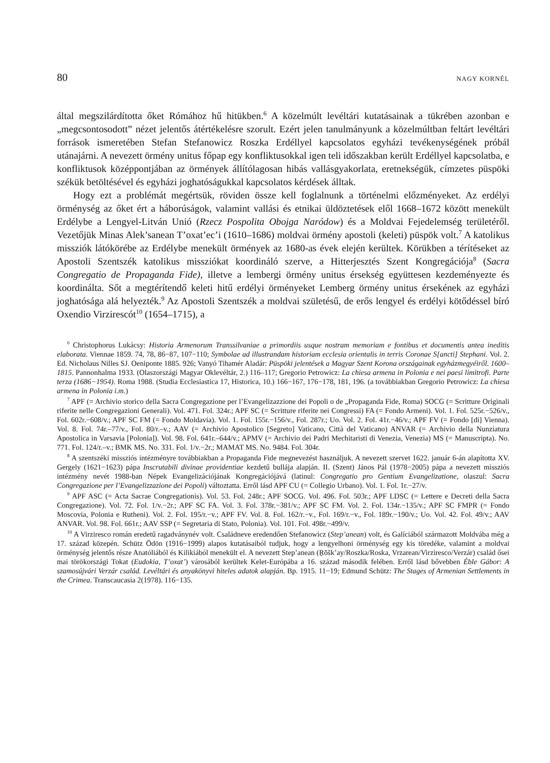80 NAGY KORNÉL
által megszilárdította őket Rómához hű hitükben.<sup>6</sup> A közelmúlt levéltári kutatásainak a tükrében azonban e „megcsontosodott” nézet jelentős átértékelésre szorult. Ezért jelen tanulmányunk a közelmúltban feltárt levéltári források ismeretében Stefan Stefanowicz Roszka Erdéllyel kapcsolatos egyházi tevékenységének próbál utánajárni. A nevezett örmény unitus főpap egy konfliktusokkal igen teli időszakban került Erdéllyel kapcsolatba, e konfliktusok középpontjában az örmények állítólagosan hibás vallásgyakorlata, eretnekségük, címzetes püspöki székük betöltésével és egyházi joghatóságukkal kapcsolatos kérdések álltak.
Hogy ezt a problémát megértsük, röviden össze kell foglalnunk a történelmi előzményeket. Az erdélyi örménység az őket ért a háborúságok, valamint vallási és etnikai üldöztetések elől 1668–1672 között menekült Erdélybe a Lengyel-Litván Unió (Rzecz Pospolita Obojga Naródow) és a Moldvai Fejedelemség területéről. Vezetőjük Minas Alek’sanean T’oxat’ec’i (1610–1686) moldvai örmény apostoli (keleti) püspök volt.<sup>7</sup> A katolikus missziók látókörébe az Erdélybe menekült örmények az 1680-as évek elején kerültek. Körükben a térítéseket az Apostoli Szentszék katolikus missziókat koordináló szerve, a Hitterjesztés Szent Kongregációja<sup>8</sup> (Sacra Congregatio de Propaganda Fide), illetve a lembergi örmény unitus érsekség együttesen kezdeményezte és koordinálta. Sőt a megtérítendő keleti hitű erdélyi örményeket Lemberg örmény unitus érsekének az egyházi joghatósága alá helyezték.<sup>9</sup> Az Apostoli Szentszék a moldvai születésű, de erős lengyel és erdélyi kötődéssel bíró Oxendio Virzirescót<sup>10</sup> (1654–1715), a
<sup>6</sup> Christophorus Lukácsy: Historia Armenorum Transsilvaniae a primordiis usque nostram memoriam e fontibus et documentis antea ineditis elaborata. Viennae 1859. 74, 78, 86−87, 107−110; Symbolae ad illustrandam historiam ecclesia orientalis in terris Coronae S[ancti] Stephani. Vol. 2. Ed. Nicholaus Nilles SJ. Oeniponte 1885. 926; Vanyó Tihamér Aladár: Püspöki jelentések a Magyar Szent Korona országainak egyházmegyéiről. 1600–1815. Pannonhalma 1933. (Olaszországi Magyar Oklevéltár, 2.) 116–117; Gregorio Petrowicz: La chiesa armena in Polonia e nei paesi limitrofi. Parte terza (1686−1954). Roma 1988. (Studia Ecclesiastica 17, Historica, 10.) 166−167, 176−178, 181, 196. (a továbbiakban Gregorio Petrowicz: La chiesa armena in Polonia i.m.)
<sup>7</sup> APF (= Archivio storico della Sacra Congregazione per l’Evangelizazzione dei Popoli o de „Propaganda Fide, Roma) SOCG (= Scritture Originali riferite nelle Congregazioni Generali). Vol. 471. Fol. 324r.; APF SC (= Scritture riferite nei Congressi) FA (= Fondo Armeni). Vol. 1. Fol. 525r.−526/v., Fol. 602r.−608/v.; APF SC FM (= Fondo Moldavia). Vol. 1. Fol. 155r.−156/v., Fol. 287r.; Uo. Vol. 2. Fol. 41r.−46/v.; APF FV (= Fondo [di] Vienna). Vol. 8. Fol. 74r.–77/v., Fol. 80/r.–v.; AAV (= Archivio Apostolico [Segreto] Vaticano, Città del Vaticano) ANVAR (= Archivio della Nunziatura Apostolica in Varsavia [Polonia]). Vol. 98. Fol. 641r.–644/v.; APMV (= Archivio dei Padri Mechitaristi di Venezia, Venezia) MS (= Manuscripta). No. 771. Fol. 124/r.–v.; BMK MS. No. 331. Fol. 1/v.−2r.; MAMAT MS. No. 9484. Fol. 304r.
<sup>8</sup> A szentszéki missziós intézményre továbbiakban a Propaganda Fide megnevezést használjuk. A nevezett szervet 1622. január 6-án alapította XV. Gergely (1621−1623) pápa Inscrutabili divinae providentiae kezdetű bullája alapján. II. (Szent) János Pál (1978−2005) pápa a nevezett missziós intézmény nevét 1988-ban Népek Evangelizációjának Kongregációjává (latinul: Congregatio pro Gentium Evangelizatione, olaszul: Sacra Congregazione per l’Evangelizzazione dei Popoli) változtatta. Erről lásd APF CU (= Collegio Urbano). Vol. 1. Fol. 1r.−27/v.
<sup>9</sup> APF ASC (= Acta Sacrae Congregationis). Vol. 53. Fol. 248r.; APF SOCG. Vol. 496. Fol. 503r.; APF LDSC (= Lettere e Decreti della Sacra Congregazione). Vol. 72. Fol. 1/v.−2r.; APF SC FA. Vol. 3. Fol. 378r.−381/v.; APF SC FM. Vol. 2. Fol. 134r.−135/v.; APF SC FMPR (= Fondo Moscovia, Polonia e Rutheni). Vol. 2. Fol. 195/r.−v.; APF FV. Vol. 8. Fol. 162/r.−v., Fol. 169/r.−v., Fol. 189r.−190/v.; Uo. Vol. 42. Fol. 49/v.; AAV ANVAR. Vol. 98. Fol. 661r.; AAV SSP (= Segretaria di Stato, Polonia). Vol. 101. Fol. 498r.−499/v.
<sup>10</sup> A Virziresco román eredetű ragadványnév volt. Családneve eredendően Stefanowicz (Step’anean) volt, és Galíciából származott Moldvába még a 17. század közepén. Schütz Ödön (1916−1999) alapos kutatásaiból tudjuk, hogy a lengyelhoni örménység egy kis töredéke, valamint a moldvai örménység jelentős része Anatóliából és Kilikiából menekült el. A nevezett Step’anean (Ṟōšk’ay/Roszka/Roska, Vrzarean/Virziresco/Verzár) család ősei mai törökországi Tokat (Eudokia, T’oxat’) városából kerültek Kelet-Európába a 16. század második felében. Erről lásd bővebben Éble Gábor: A szamosújvári Verzár család. Levéltári és anyakönyvi hiteles adatok alapján. Bp. 1915. 11−19; Edmund Schütz: The Stages of Armenian Settlements in the Crimea. Transcaucasia 2(1978). 116−135.